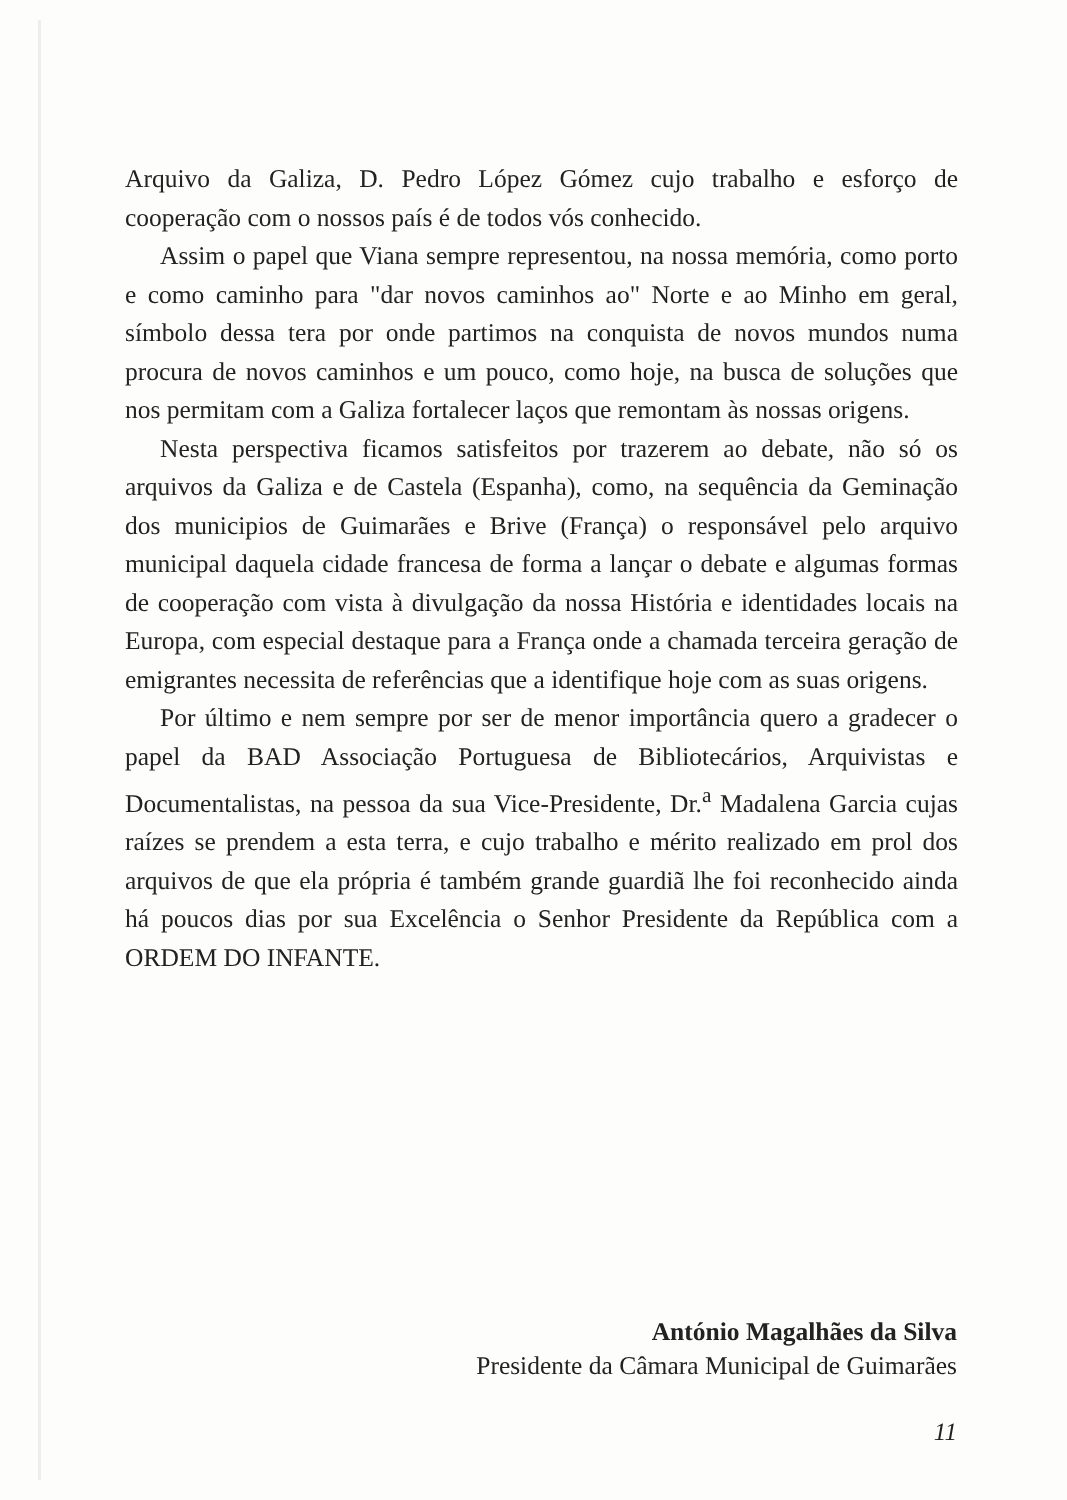Arquivo da Galiza, D. Pedro López Gómez cujo trabalho e esforço de cooperação com o nossos país é de todos vós conhecido.
Assim o papel que Viana sempre representou, na nossa memória, como porto e como caminho para "dar novos caminhos ao" Norte e ao Minho em geral, símbolo dessa tera por onde partimos na conquista de novos mundos numa procura de novos caminhos e um pouco, como hoje, na busca de soluções que nos permitam com a Galiza fortalecer laços que remontam às nossas origens.
Nesta perspectiva ficamos satisfeitos por trazerem ao debate, não só os arquivos da Galiza e de Castela (Espanha), como, na sequência da Geminação dos municipios de Guimarães e Brive (França) o responsável pelo arquivo municipal daquela cidade francesa de forma a lançar o debate e algumas formas de cooperação com vista à divulgação da nossa História e identidades locais na Europa, com especial destaque para a França onde a chamada terceira geração de emigrantes necessita de referências que a identifique hoje com as suas origens.
Por último e nem sempre por ser de menor importância quero a gradecer o papel da BAD Associação Portuguesa de Bibliotecários, Arquivistas e Documentalistas, na pessoa da sua Vice-Presidente, Dr.<sup>a</sup> Madalena Garcia cujas raízes se prendem a esta terra, e cujo trabalho e mérito realizado em prol dos arquivos de que ela própria é também grande guardiã lhe foi reconhecido ainda há poucos dias por sua Excelência o Senhor Presidente da República com a ORDEM DO INFANTE.
António Magalhães da Silva
Presidente da Câmara Municipal de Guimarães
11